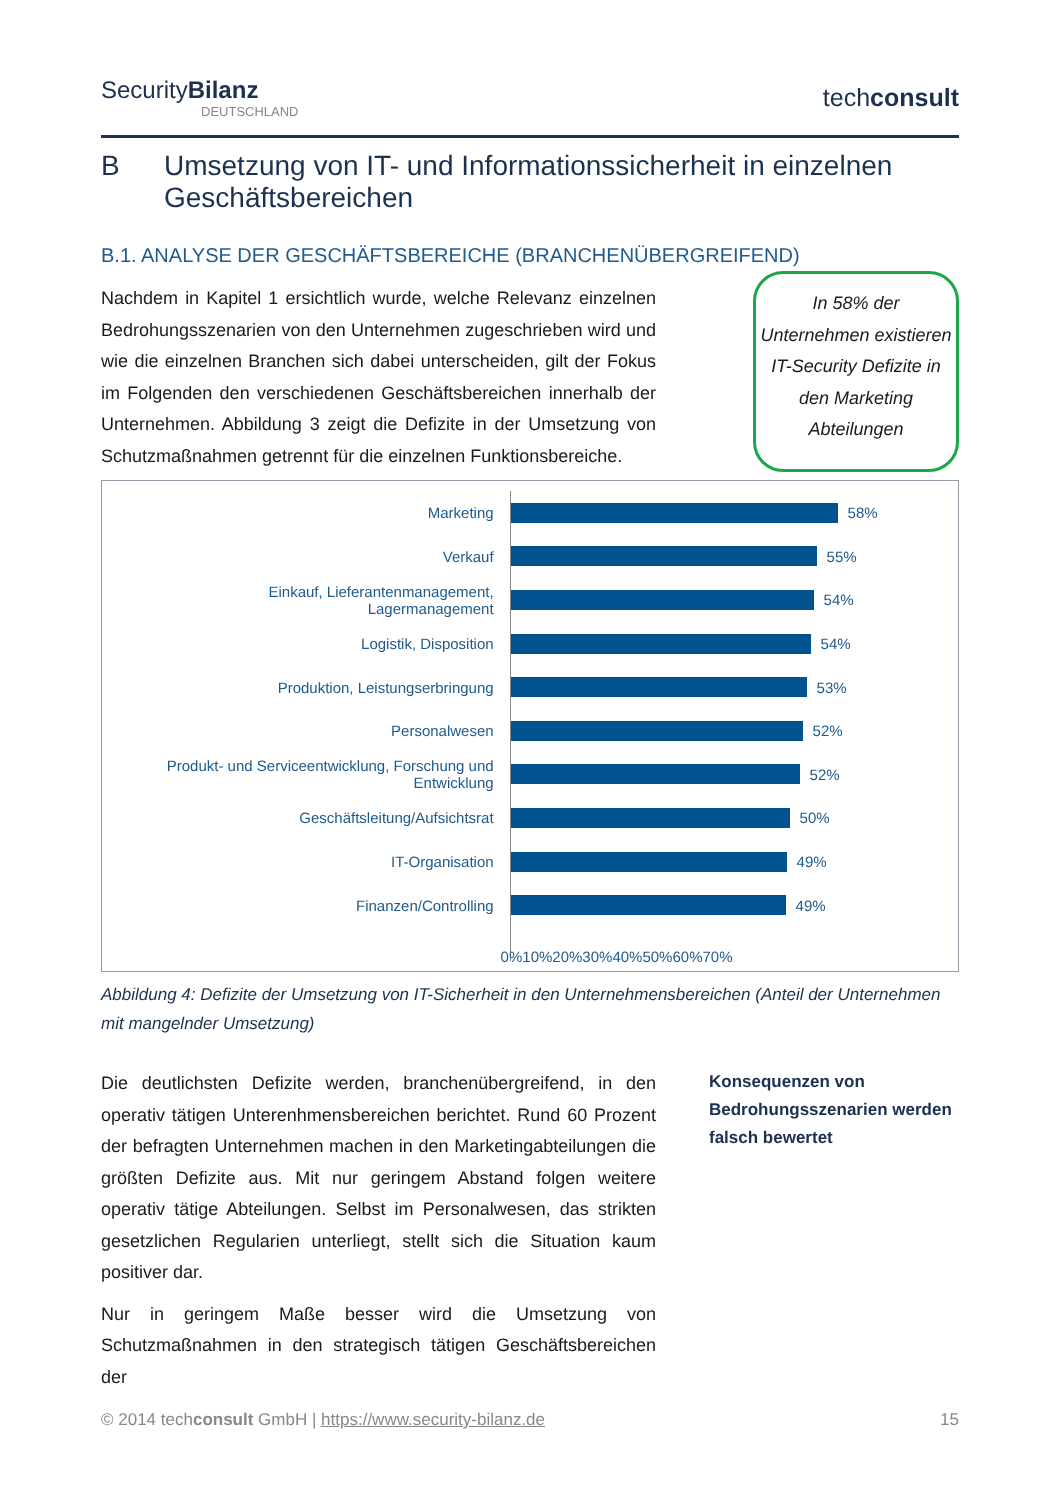SecurityBilanz
DEUTSCHLAND
techconsult
B Umsetzung von IT- und Informationssicherheit in einzelnen Geschäftsbereichen
B.1. ANALYSE DER GESCHÄFTSBEREICHE (BRANCHENÜBERGREIFEND)
Nachdem in Kapitel 1 ersichtlich wurde, welche Relevanz einzelnen Bedrohungsszenarien von den Unternehmen zugeschrieben wird und wie die einzelnen Branchen sich dabei unterscheiden, gilt der Fokus im Folgenden den verschiedenen Geschäftsbereichen innerhalb der Unternehmen. Abbildung 3 zeigt die Defizite in der Umsetzung von Schutzmaßnahmen getrennt für die einzelnen Funktionsbereiche.
In 58% der Unternehmen existieren IT-Security Defizite in den Marketing Abteilungen
Marketing
Verkauf
Einkauf, Lieferantenmanagement,
Lagermanagement
Logistik, Disposition
Produktion, Leistungserbringung
Personalwesen
Produkt- und Serviceentwicklung, Forschung und
Entwicklung
Geschäftsleitung/Aufsichtsrat
IT-Organisation
Finanzen/Controlling
58%
55%
54%
54%
53%
52%
52%
50%
49%
49%
0% 10% 20% 30% 40% 50% 60% 70%
Abbildung 4: Defizite der Umsetzung von IT-Sicherheit in den Unternehmensbereichen (Anteil der Unternehmen mit mangelnder Umsetzung)
Die deutlichsten Defizite werden, branchenübergreifend, in den operativ tätigen Unterenhmensbereichen berichtet. Rund 60 Prozent der befragten Unternehmen machen in den Marketingabteilungen die größten Defizite aus. Mit nur geringem Abstand folgen weitere operativ tätige Abteilungen. Selbst im Personalwesen, das strikten gesetzlichen Regularien unterliegt, stellt sich die Situation kaum positiver dar.
Nur in geringem Maße besser wird die Umsetzung von Schutzmaßnahmen in den strategisch tätigen Geschäftsbereichen der
Konsequenzen von Bedrohungsszenarien werden falsch bewertet
© 2014 techconsult GmbH | https://www.security-bilanz.de 15